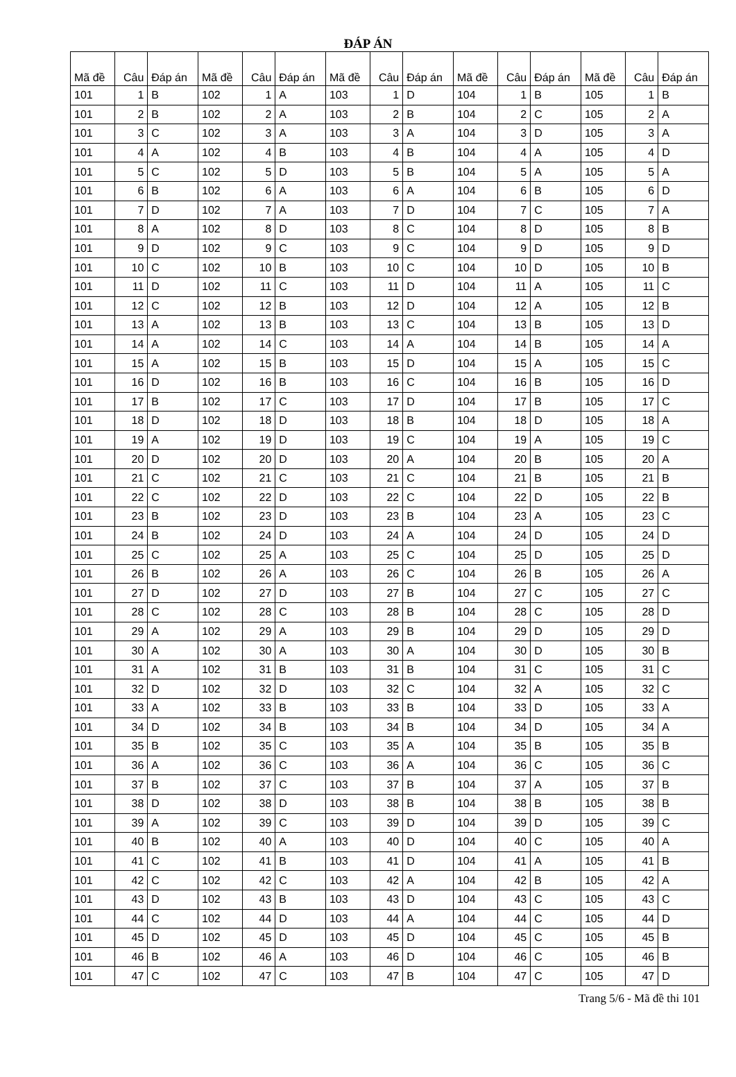ĐÁP ÁN
| Mã đề | Câu | Đáp án | Mã đề | Câu | Đáp án | Mã đề | Câu | Đáp án | Mã đề | Câu | Đáp án | Mã đề | Câu | Đáp án |
| --- | --- | --- | --- | --- | --- | --- | --- | --- | --- | --- | --- | --- | --- | --- |
| 101 | 1 | B | 102 | 1 | A | 103 | 1 | D | 104 | 1 | B | 105 | 1 | B |
| 101 | 2 | B | 102 | 2 | A | 103 | 2 | B | 104 | 2 | C | 105 | 2 | A |
| 101 | 3 | C | 102 | 3 | A | 103 | 3 | A | 104 | 3 | D | 105 | 3 | A |
| 101 | 4 | A | 102 | 4 | B | 103 | 4 | B | 104 | 4 | A | 105 | 4 | D |
| 101 | 5 | C | 102 | 5 | D | 103 | 5 | B | 104 | 5 | A | 105 | 5 | A |
| 101 | 6 | B | 102 | 6 | A | 103 | 6 | A | 104 | 6 | B | 105 | 6 | D |
| 101 | 7 | D | 102 | 7 | A | 103 | 7 | D | 104 | 7 | C | 105 | 7 | A |
| 101 | 8 | A | 102 | 8 | D | 103 | 8 | C | 104 | 8 | D | 105 | 8 | B |
| 101 | 9 | D | 102 | 9 | C | 103 | 9 | C | 104 | 9 | D | 105 | 9 | D |
| 101 | 10 | C | 102 | 10 | B | 103 | 10 | C | 104 | 10 | D | 105 | 10 | B |
| 101 | 11 | D | 102 | 11 | C | 103 | 11 | D | 104 | 11 | A | 105 | 11 | C |
| 101 | 12 | C | 102 | 12 | B | 103 | 12 | D | 104 | 12 | A | 105 | 12 | B |
| 101 | 13 | A | 102 | 13 | B | 103 | 13 | C | 104 | 13 | B | 105 | 13 | D |
| 101 | 14 | A | 102 | 14 | C | 103 | 14 | A | 104 | 14 | B | 105 | 14 | A |
| 101 | 15 | A | 102 | 15 | B | 103 | 15 | D | 104 | 15 | A | 105 | 15 | C |
| 101 | 16 | D | 102 | 16 | B | 103 | 16 | C | 104 | 16 | B | 105 | 16 | D |
| 101 | 17 | B | 102 | 17 | C | 103 | 17 | D | 104 | 17 | B | 105 | 17 | C |
| 101 | 18 | D | 102 | 18 | D | 103 | 18 | B | 104 | 18 | D | 105 | 18 | A |
| 101 | 19 | A | 102 | 19 | D | 103 | 19 | C | 104 | 19 | A | 105 | 19 | C |
| 101 | 20 | D | 102 | 20 | D | 103 | 20 | A | 104 | 20 | B | 105 | 20 | A |
| 101 | 21 | C | 102 | 21 | C | 103 | 21 | C | 104 | 21 | B | 105 | 21 | B |
| 101 | 22 | C | 102 | 22 | D | 103 | 22 | C | 104 | 22 | D | 105 | 22 | B |
| 101 | 23 | B | 102 | 23 | D | 103 | 23 | B | 104 | 23 | A | 105 | 23 | C |
| 101 | 24 | B | 102 | 24 | D | 103 | 24 | A | 104 | 24 | D | 105 | 24 | D |
| 101 | 25 | C | 102 | 25 | A | 103 | 25 | C | 104 | 25 | D | 105 | 25 | D |
| 101 | 26 | B | 102 | 26 | A | 103 | 26 | C | 104 | 26 | B | 105 | 26 | A |
| 101 | 27 | D | 102 | 27 | D | 103 | 27 | B | 104 | 27 | C | 105 | 27 | C |
| 101 | 28 | C | 102 | 28 | C | 103 | 28 | B | 104 | 28 | C | 105 | 28 | D |
| 101 | 29 | A | 102 | 29 | A | 103 | 29 | B | 104 | 29 | D | 105 | 29 | D |
| 101 | 30 | A | 102 | 30 | A | 103 | 30 | A | 104 | 30 | D | 105 | 30 | B |
| 101 | 31 | A | 102 | 31 | B | 103 | 31 | B | 104 | 31 | C | 105 | 31 | C |
| 101 | 32 | D | 102 | 32 | D | 103 | 32 | C | 104 | 32 | A | 105 | 32 | C |
| 101 | 33 | A | 102 | 33 | B | 103 | 33 | B | 104 | 33 | D | 105 | 33 | A |
| 101 | 34 | D | 102 | 34 | B | 103 | 34 | B | 104 | 34 | D | 105 | 34 | A |
| 101 | 35 | B | 102 | 35 | C | 103 | 35 | A | 104 | 35 | B | 105 | 35 | B |
| 101 | 36 | A | 102 | 36 | C | 103 | 36 | A | 104 | 36 | C | 105 | 36 | C |
| 101 | 37 | B | 102 | 37 | C | 103 | 37 | B | 104 | 37 | A | 105 | 37 | B |
| 101 | 38 | D | 102 | 38 | D | 103 | 38 | B | 104 | 38 | B | 105 | 38 | B |
| 101 | 39 | A | 102 | 39 | C | 103 | 39 | D | 104 | 39 | D | 105 | 39 | C |
| 101 | 40 | B | 102 | 40 | A | 103 | 40 | D | 104 | 40 | C | 105 | 40 | A |
| 101 | 41 | C | 102 | 41 | B | 103 | 41 | D | 104 | 41 | A | 105 | 41 | B |
| 101 | 42 | C | 102 | 42 | C | 103 | 42 | A | 104 | 42 | B | 105 | 42 | A |
| 101 | 43 | D | 102 | 43 | B | 103 | 43 | D | 104 | 43 | C | 105 | 43 | C |
| 101 | 44 | C | 102 | 44 | D | 103 | 44 | A | 104 | 44 | C | 105 | 44 | D |
| 101 | 45 | D | 102 | 45 | D | 103 | 45 | D | 104 | 45 | C | 105 | 45 | B |
| 101 | 46 | B | 102 | 46 | A | 103 | 46 | D | 104 | 46 | C | 105 | 46 | B |
| 101 | 47 | C | 102 | 47 | C | 103 | 47 | B | 104 | 47 | C | 105 | 47 | D |
Trang 5/6 - Mã đề thi 101